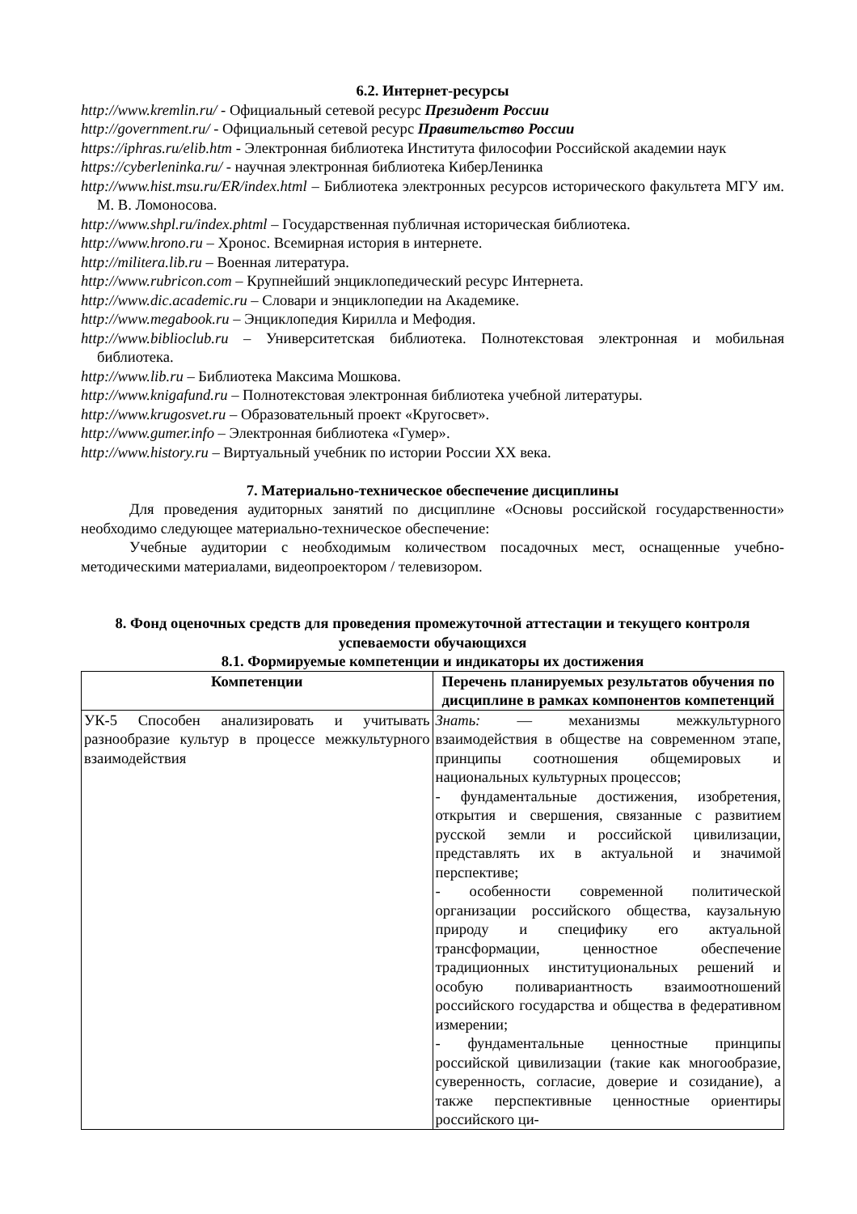6.2. Интернет-ресурсы
http://www.kremlin.ru/ - Официальный сетевой ресурс Президент России
http://government.ru/ - Официальный сетевой ресурс Правительство России
https://iphras.ru/elib.htm - Электронная библиотека Института философии Российской академии наук
https://cyberleninka.ru/ - научная электронная библиотека КиберЛенинка
http://www.hist.msu.ru/ER/index.html – Библиотека электронных ресурсов исторического факультета МГУ им. М. В. Ломоносова.
http://www.shpl.ru/index.phtml – Государственная публичная историческая библиотека.
http://www.hrono.ru – Хронос. Всемирная история в интернете.
http://militera.lib.ru – Военная литература.
http://www.rubricon.com – Крупнейший энциклопедический ресурс Интернета.
http://www.dic.academic.ru – Словари и энциклопедии на Академике.
http://www.megabook.ru – Энциклопедия Кирилла и Мефодия.
http://www.biblioclub.ru – Университетская библиотека. Полнотекстовая электронная и мобильная библиотека.
http://www.lib.ru – Библиотека Максима Мошкова.
http://www.knigafund.ru – Полнотекстовая электронная библиотека учебной литературы.
http://www.krugosvet.ru – Образовательный проект «Кругосвет».
http://www.gumer.info – Электронная библиотека «Гумер».
http://www.history.ru – Виртуальный учебник по истории России XX века.
7. Материально-техническое обеспечение дисциплины
Для проведения аудиторных занятий по дисциплине «Основы российской государственности» необходимо следующее материально-техническое обеспечение:
Учебные аудитории с необходимым количеством посадочных мест, оснащенные учебно-методическими материалами, видеопроектором / телевизором.
8. Фонд оценочных средств для проведения промежуточной аттестации и текущего контроля успеваемости обучающихся
8.1. Формируемые компетенции и индикаторы их достижения
| Компетенции | Перечень планируемых результатов обучения по дисциплине в рамках компонентов компетенций |
| --- | --- |
| УК-5 Способен анализировать и учитывать разнообразие культур в процессе межкультурного взаимодействия | Знать: — механизмы межкультурного взаимодействия в обществе на современном этапе, принципы соотношения общемировых и национальных культурных процессов; - фундаментальные достижения, изобретения, открытия и свершения, связанные с развитием русской земли и российской цивилизации, представлять их в актуальной и значимой перспективе; - особенности современной политической организации российского общества, каузальную природу и специфику его актуальной трансформации, ценностное обеспечение традиционных институциональных решений и особую поливариантность взаимоотношений российского государства и общества в федеративном измерении; - фундаментальные ценностные принципы российской цивилизации (такие как многообразие, суверенность, согласие, доверие и созидание), а также перспективные ценностные ориентиры российского ци- |